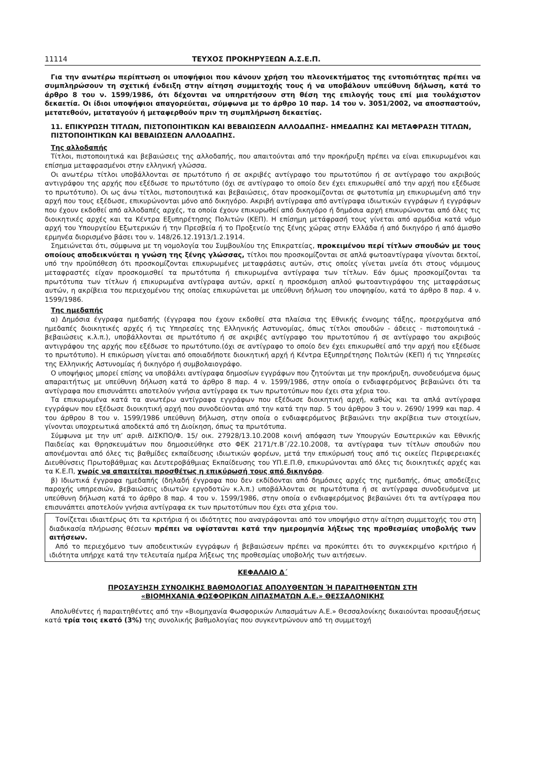11114 ΤΕΥΧΟΣ ΠΡΟΚΗΡΥΞΕΩΝ Α.Σ.Ε.Π.
Για την ανωτέρω περίπτωση οι υποψήφιοι που κάνουν χρήση του πλεονεκτήματος της εντοπιότητας πρέπει να συμπληρώσουν τη σχετική ένδειξη στην αίτηση συμμετοχής τους ή να υποβάλουν υπεύθυνη δήλωση, κατά το άρθρο 8 του ν. 1599/1986, ότι δέχονται να υπηρετήσουν στη θέση της επιλογής τους επί μια τουλάχιστον δεκαετία. Οι ίδιοι υποψήφιοι απαγορεύεται, σύμφωνα με το άρθρο 10 παρ. 14 του ν. 3051/2002, να αποσπαστούν, μετατεθούν, μεταταγούν ή μεταφερθούν πριν τη συμπλήρωση δεκαετίας.
11. ΕΠΙΚΥΡΩΣΗ ΤΙΤΛΩΝ, ΠΙΣΤΟΠΟΙΗΤΙΚΩΝ ΚΑΙ ΒΕΒΑΙΩΣΕΩΝ ΑΛΛΟΔΑΠΗΣ- ΗΜΕΔΑΠΗΣ ΚΑΙ ΜΕΤΑΦΡΑΣΗ ΤΙΤΛΩΝ, ΠΙΣΤΟΠΟΙΗΤΙΚΩΝ ΚΑΙ ΒΕΒΑΙΩΣΕΩΝ ΑΛΛΟΔΑΠΗΣ.
Της αλλοδαπής
Τίτλοι, πιστοποιητικά και βεβαιώσεις της αλλοδαπής, που απαιτούνται από την προκήρυξη πρέπει να είναι επικυρωμένοι και επίσημα μεταφρασμένοι στην ελληνική γλώσσα.
Οι ανωτέρω τίτλοι υποβάλλονται σε πρωτότυπο ή σε ακριβές αντίγραφο του πρωτοτύπου ή σε αντίγραφο του ακριβούς αντιγράφου της αρχής που εξέδωσε το πρωτότυπο (όχι σε αντίγραφο το οποίο δεν έχει επικυρωθεί από την αρχή που εξέδωσε το πρωτότυπο). Οι ως άνω τίτλοι, πιστοποιητικά και βεβαιώσεις, όταν προσκομίζονται σε φωτοτυπία μη επικυρωμένη από την αρχή που τους εξέδωσε, επικυρώνονται μόνο από δικηγόρο. Ακριβή αντίγραφα από αντίγραφα ιδιωτικών εγγράφων ή εγγράφων που έχουν εκδοθεί από αλλοδαπές αρχές, τα οποία έχουν επικυρωθεί από δικηγόρο ή δημόσια αρχή επικυρώνονται από όλες τις διοικητικές αρχές και τα Κέντρα Εξυπηρέτησης Πολιτών (ΚΕΠ). Η επίσημη μετάφρασή τους γίνεται από αρμόδια κατά νόμο αρχή του Υπουργείου Εξωτερικών ή την Πρεσβεία ή το Προξενείο της ξένης χώρας στην Ελλάδα ή από δικηγόρο ή από άμισθο ερμηνέα διορισμένο βάσει του ν. 148/26.12.1913/1.2.1914.
Σημειώνεται ότι, σύμφωνα με τη νομολογία του Συμβουλίου της Επικρατείας, προκειμένου περί τίτλων σπουδών με τους οποίους αποδεικνύεται η γνώση της ξένης γλώσσας, τίτλοι που προσκομίζονται σε απλά φωτοαντίγραφα γίνονται δεκτοί, υπό την προϋπόθεση ότι προσκομίζονται επικυρωμένες μεταφράσεις αυτών, στις οποίες γίνεται μνεία ότι στους νόμιμους μεταφραστές είχαν προσκομισθεί τα πρωτότυπα ή επικυρωμένα αντίγραφα των τίτλων. Εάν όμως προσκομίζονται τα πρωτότυπα των τίτλων ή επικυρωμένα αντίγραφα αυτών, αρκεί η προσκόμιση απλού φωτοαντιγράφου της μεταφράσεως αυτών, η ακρίβεια του περιεχομένου της οποίας επικυρώνεται με υπεύθυνη δήλωση του υποψηφίου, κατά το άρθρο 8 παρ. 4 ν. 1599/1986.
Της ημεδαπής
α) Δημόσια έγγραφα ημεδαπής (έγγραφα που έχουν εκδοθεί στα πλαίσια της Εθνικής έννομης τάξης, προερχόμενα από ημεδαπές διοικητικές αρχές ή τις Υπηρεσίες της Ελληνικής Αστυνομίας, όπως τίτλοι σπουδών - άδειες - πιστοποιητικά - βεβαιώσεις κ.λ.π.), υποβάλλονται σε πρωτότυπο ή σε ακριβές αντίγραφο του πρωτοτύπου ή σε αντίγραφο του ακριβούς αντιγράφου της αρχής που εξέδωσε το πρωτότυπο.(όχι σε αντίγραφο το οποίο δεν έχει επικυρωθεί από την αρχή που εξέδωσε το πρωτότυπο). Η επικύρωση γίνεται από οποιαδήποτε διοικητική αρχή ή Κέντρα Εξυπηρέτησης Πολιτών (ΚΕΠ) ή τις Υπηρεσίες της Ελληνικής Αστυνομίας ή δικηγόρο ή συμβολαιογράφο.
Ο υποψήφιος μπορεί επίσης να υποβάλει αντίγραφα δημοσίων εγγράφων που ζητούνται με την προκήρυξη, συνοδευόμενα όμως απαραιτήτως με υπεύθυνη δήλωση κατά το άρθρο 8 παρ. 4 ν. 1599/1986, στην οποία ο ενδιαφερόμενος βεβαιώνει ότι τα αντίγραφα που επισυνάπτει αποτελούν γνήσια αντίγραφα εκ των πρωτοτύπων που έχει στα χέρια του.
Τα επικυρωμένα κατά τα ανωτέρω αντίγραφα εγγράφων που εξέδωσε διοικητική αρχή, καθώς και τα απλά αντίγραφα εγγράφων που εξέδωσε διοικητική αρχή που συνοδεύονται από την κατά την παρ. 5 του άρθρου 3 του ν. 2690/ 1999 και παρ. 4 του άρθρου 8 του ν. 1599/1986 υπεύθυνη δήλωση, στην οποία ο ενδιαφερόμενος βεβαιώνει την ακρίβεια των στοιχείων, γίνονται υποχρεωτικά αποδεκτά από τη Διοίκηση, όπως τα πρωτότυπα.
Σύμφωνα με την υπ’ αριθ. ΔΙΣΚΠΟ/Φ. 15/ οικ. 27928/13.10.2008 κοινή απόφαση των Υπουργών Εσωτερικών και Εθνικής Παιδείας και Θρησκευμάτων που δημοσιεύθηκε στο ΦΕΚ 2171/τ.Β΄/22.10.2008, τα αντίγραφα των τίτλων σπουδών που απονέμονται από όλες τις βαθμίδες εκπαίδευσης ιδιωτικών φορέων, μετά την επικύρωσή τους από τις οικείες Περιφερειακές Διευθύνσεις Πρωτοβάθμιας και Δευτεροβάθμιας Εκπαίδευσης του ΥΠ.Ε.Π.Θ, επικυρώνονται από όλες τις διοικητικές αρχές και τα Κ.Ε.Π, χωρίς να απαιτείται προσθέτως η επικύρωσή τους από δικηγόρο.
β) Ιδιωτικά έγγραφα ημεδαπής (δηλαδή έγγραφα που δεν εκδίδονται από δημόσιες αρχές της ημεδαπής, όπως αποδείξεις παροχής υπηρεσιών, βεβαιώσεις ιδιωτών εργοδοτών κ.λ.π.) υποβάλλονται σε πρωτότυπα ή σε αντίγραφα συνοδευόμενα με υπεύθυνη δήλωση κατά το άρθρο 8 παρ. 4 του ν. 1599/1986, στην οποία ο ενδιαφερόμενος βεβαιώνει ότι τα αντίγραφα που επισυνάπτει αποτελούν γνήσια αντίγραφα εκ των πρωτοτύπων που έχει στα χέρια του.
Τονίζεται ιδιαιτέρως ότι τα κριτήρια ή οι ιδιότητες που αναγράφονται από τον υποψήφιο στην αίτηση συμμετοχής του στη διαδικασία πλήρωσης θέσεων πρέπει να υφίστανται κατά την ημερομηνία λήξεως της προθεσμίας υποβολής των αιτήσεων.
Από το περιεχόμενο των αποδεικτικών εγγράφων ή βεβαιώσεων πρέπει να προκύπτει ότι το συγκεκριμένο κριτήριο ή ιδιότητα υπήρχε κατά την τελευταία ημέρα λήξεως της προθεσμίας υποβολής των αιτήσεων.
ΚΕΦΑΛΑΙΟ Δ΄
ΠΡΟΣΑΥΞΗΣΗ ΣΥΝΟΛΙΚΗΣ ΒΑΘΜΟΛΟΓΙΑΣ ΑΠΟΛΥΘΕΝΤΩΝ Ή ΠΑΡΑΙΤΗΘΕΝΤΩΝ ΣΤΗ
«ΒΙΟΜΗΧΑΝΙΑ ΦΩΣΦΟΡΙΚΩΝ ΛΙΠΑΣΜΑΤΩΝ Α.Ε.» ΘΕΣΣΑΛΟΝΙΚΗΣ
Απολυθέντες ή παραιτηθέντες από την «Βιομηχανία Φωσφορικών Λιπασμάτων Α.Ε.» Θεσσαλονίκης δικαιούνται προσαυξήσεως κατά τρία τοις εκατό (3%) της συνολικής βαθμολογίας που συγκεντρώνουν από τη συμμετοχή